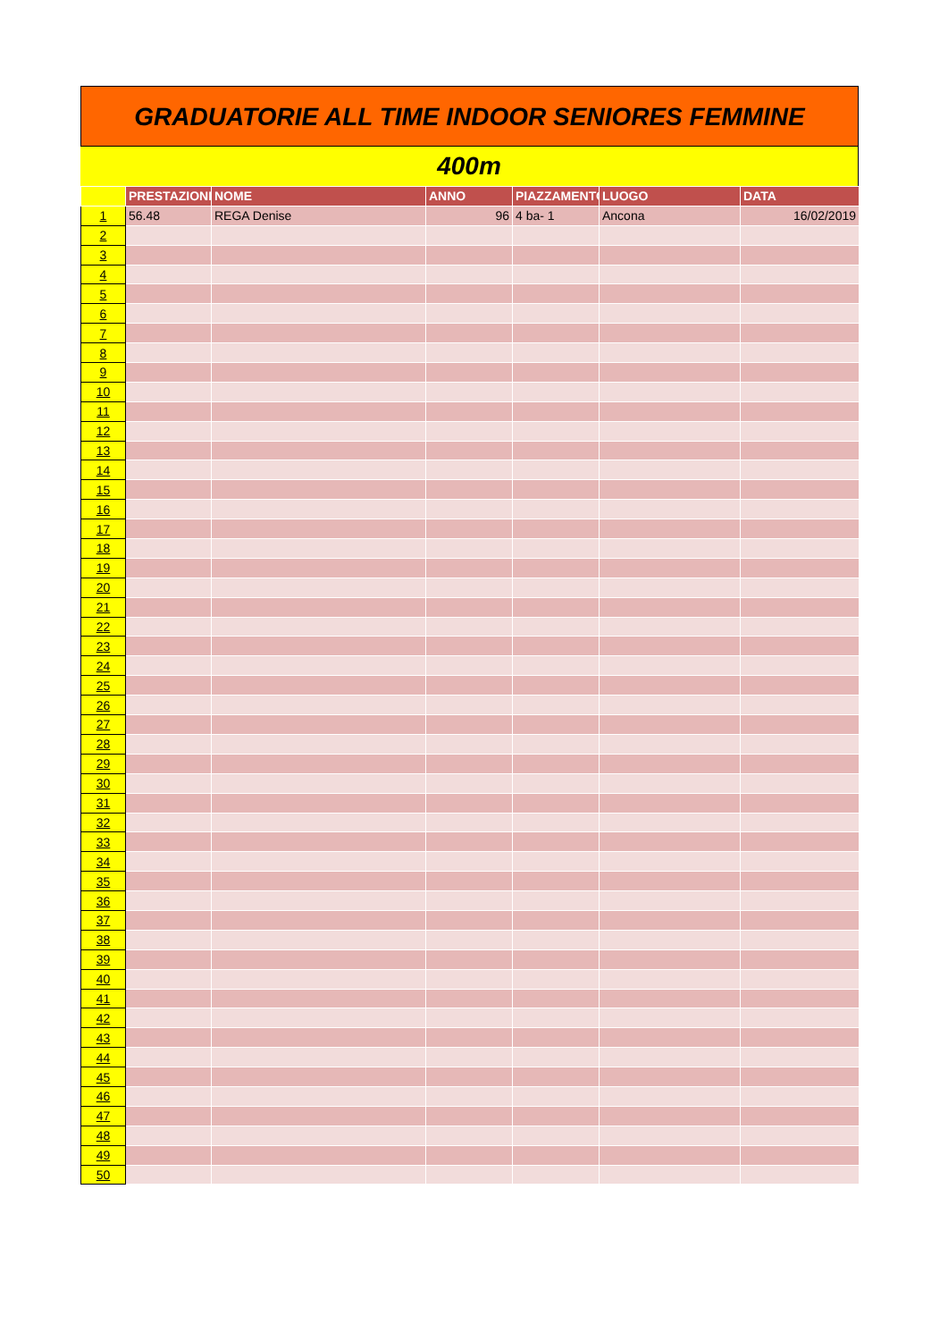GRADUATORIE ALL TIME INDOOR SENIORES FEMMINE
400m
| | PRESTAZIONE | NOME | ANNO | PIAZZAMENTO | LUOGO | DATA |
| --- | --- | --- | --- | --- | --- | --- |
| 1 | 56.48 | REGA Denise | 96 | 4 ba- 1 | Ancona | 16/02/2019 |
| 2 | | | | | | |
| 3 | | | | | | |
| 4 | | | | | | |
| 5 | | | | | | |
| 6 | | | | | | |
| 7 | | | | | | |
| 8 | | | | | | |
| 9 | | | | | | |
| 10 | | | | | | |
| 11 | | | | | | |
| 12 | | | | | | |
| 13 | | | | | | |
| 14 | | | | | | |
| 15 | | | | | | |
| 16 | | | | | | |
| 17 | | | | | | |
| 18 | | | | | | |
| 19 | | | | | | |
| 20 | | | | | | |
| 21 | | | | | | |
| 22 | | | | | | |
| 23 | | | | | | |
| 24 | | | | | | |
| 25 | | | | | | |
| 26 | | | | | | |
| 27 | | | | | | |
| 28 | | | | | | |
| 29 | | | | | | |
| 30 | | | | | | |
| 31 | | | | | | |
| 32 | | | | | | |
| 33 | | | | | | |
| 34 | | | | | | |
| 35 | | | | | | |
| 36 | | | | | | |
| 37 | | | | | | |
| 38 | | | | | | |
| 39 | | | | | | |
| 40 | | | | | | |
| 41 | | | | | | |
| 42 | | | | | | |
| 43 | | | | | | |
| 44 | | | | | | |
| 45 | | | | | | |
| 46 | | | | | | |
| 47 | | | | | | |
| 48 | | | | | | |
| 49 | | | | | | |
| 50 | | | | | | |